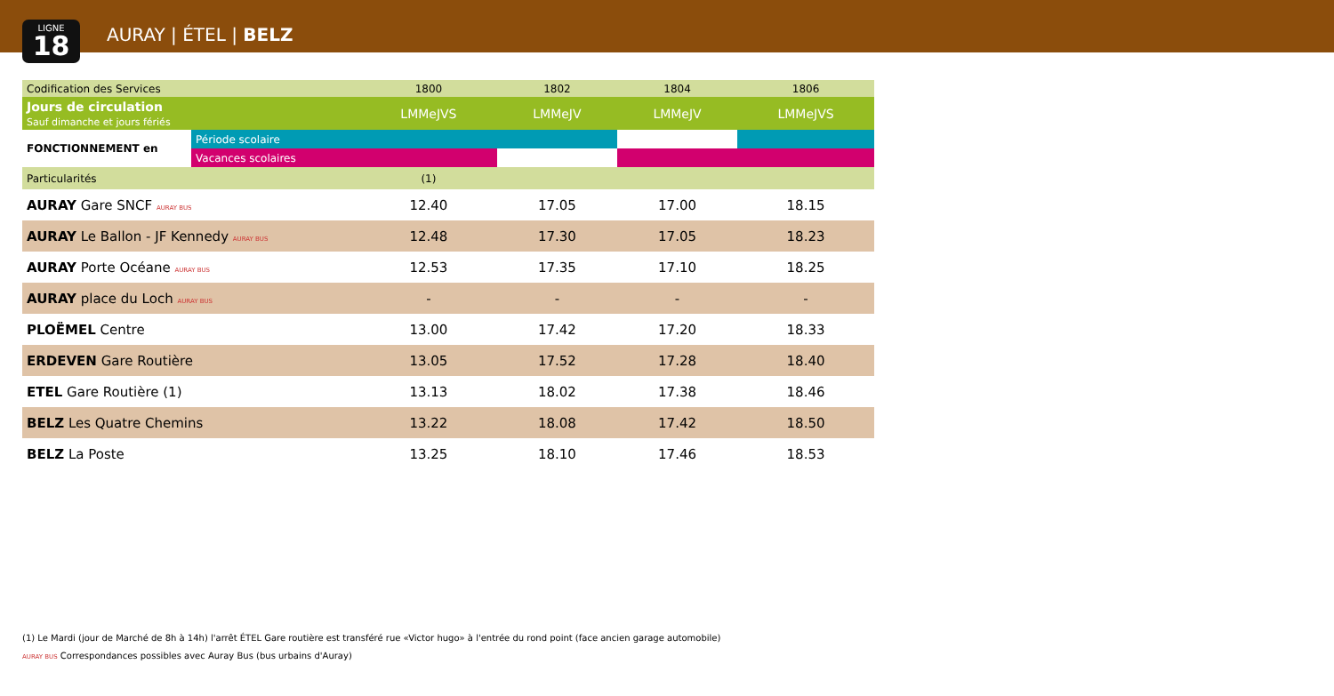LIGNE
18
AURAY | ÉTEL | BELZ
| Codification des Services | | 1800 | 1802 | 1804 | 1806 |
| Jours de circulation Sauf dimanche et jours fériés | | LMMeJVS | LMMeJV | LMMeJV | LMMeJVS |
| FONCTIONNEMENT en | Période scolaire | | | | |
| | Vacances scolaires | | | | |
| Particularités | | (1) | | | |
| AURAY Gare SNCF AURAY BUS | | 12.40 | 17.05 | 17.00 | 18.15 |
| AURAY Le Ballon - JF Kennedy AURAY BUS | | 12.48 | 17.30 | 17.05 | 18.23 |
| AURAY Porte Océane AURAY BUS | | 12.53 | 17.35 | 17.10 | 18.25 |
| AURAY place du Loch AURAY BUS | | - | - | - | - |
| PLOËMEL Centre | | 13.00 | 17.42 | 17.20 | 18.33 |
| ERDEVEN Gare Routière | | 13.05 | 17.52 | 17.28 | 18.40 |
| ETEL Gare Routière (1) | | 13.13 | 18.02 | 17.38 | 18.46 |
| BELZ Les Quatre Chemins | | 13.22 | 18.08 | 17.42 | 18.50 |
| BELZ La Poste | | 13.25 | 18.10 | 17.46 | 18.53 |
(1) Le Mardi (jour de Marché de 8h à 14h) l'arrêt ÉTEL Gare routière est transféré rue «Victor hugo» à l'entrée du rond point (face ancien garage automobile)
AURAY BUS Correspondances possibles avec Auray Bus (bus urbains d'Auray)